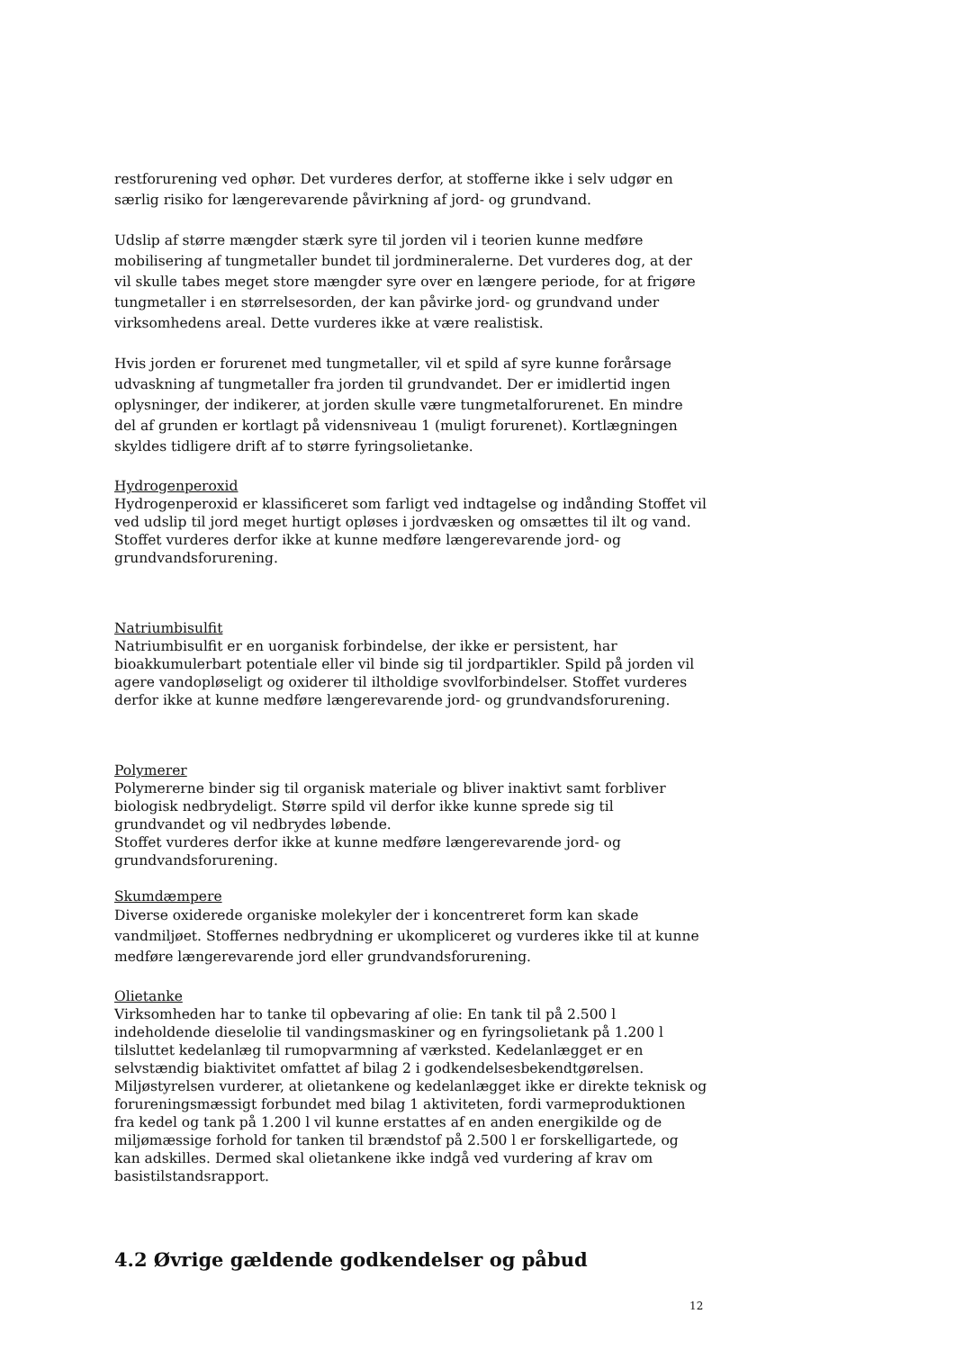restforurening ved ophør. Det vurderes derfor, at stofferne ikke i selv udgør en særlig risiko for længerevarende påvirkning af jord- og grundvand.
Udslip af større mængder stærk syre til jorden vil i teorien kunne medføre mobilisering af tungmetaller bundet til jordmineralerne. Det vurderes dog, at der vil skulle tabes meget store mængder syre over en længere periode, for at frigøre tungmetaller i en størrelsesorden, der kan påvirke jord- og grundvand under virksomhedens areal. Dette vurderes ikke at være realistisk.
Hvis jorden er forurenet med tungmetaller, vil et spild af syre kunne forårsage udvaskning af tungmetaller fra jorden til grundvandet. Der er imidlertid ingen oplysninger, der indikerer, at jorden skulle være tungmetalforurenet. En mindre del af grunden er kortlagt på vidensniveau 1 (muligt forurenet). Kortlægningen skyldes tidligere drift af to større fyringsolietanke.
Hydrogenperoxid
Hydrogenperoxid er klassificeret som farligt ved indtagelse og indånding Stoffet vil ved udslip til jord meget hurtigt opløses i jordvæsken og omsættes til ilt og vand. Stoffet vurderes derfor ikke at kunne medføre længerevarende jord- og grundvandsforurening.
Natriumbisulfit
Natriumbisulfit er en uorganisk forbindelse, der ikke er persistent, har bioakkumulerbart potentiale eller vil binde sig til jordpartikler. Spild på jorden vil agere vandopløseligt og oxiderer til iltholdige svovlforbindelser. Stoffet vurderes derfor ikke at kunne medføre længerevarende jord- og grundvandsforurening.
Polymerer
Polymererne binder sig til organisk materiale og bliver inaktivt samt forbliver biologisk nedbrydeligt. Større spild vil derfor ikke kunne sprede sig til grundvandet og vil nedbrydes løbende.
Stoffet vurderes derfor ikke at kunne medføre længerevarende jord- og grundvandsforurening.
Skumdæmpere
Diverse oxiderede organiske molekyler der i koncentreret form kan skade vandmiljøet. Stoffernes nedbrydning er ukompliceret og vurderes ikke til at kunne medføre længerevarende jord eller grundvandsforurening.
Olietanke
Virksomheden har to tanke til opbevaring af olie: En tank til på 2.500 l indeholdende dieselolie til vandingsmaskiner og en fyringsolietank på 1.200 l tilsluttet kedelanlæg til rumopvarmning af værksted. Kedelanlægget er en selvstændig biaktivitet omfattet af bilag 2 i godkendelsesbekendtgørelsen. Miljøstyrelsen vurderer, at olietankene og kedelanlægget ikke er direkte teknisk og forureningsmæssigt forbundet med bilag 1 aktiviteten, fordi varmeproduktionen fra kedel og tank på 1.200 l vil kunne erstattes af en anden energikilde og de miljømæssige forhold for tanken til brændstof på 2.500 l er forskelligartede, og kan adskilles. Dermed skal olietankene ikke indgå ved vurdering af krav om basistilstandsrapport.
4.2 Øvrige gældende godkendelser og påbud
12